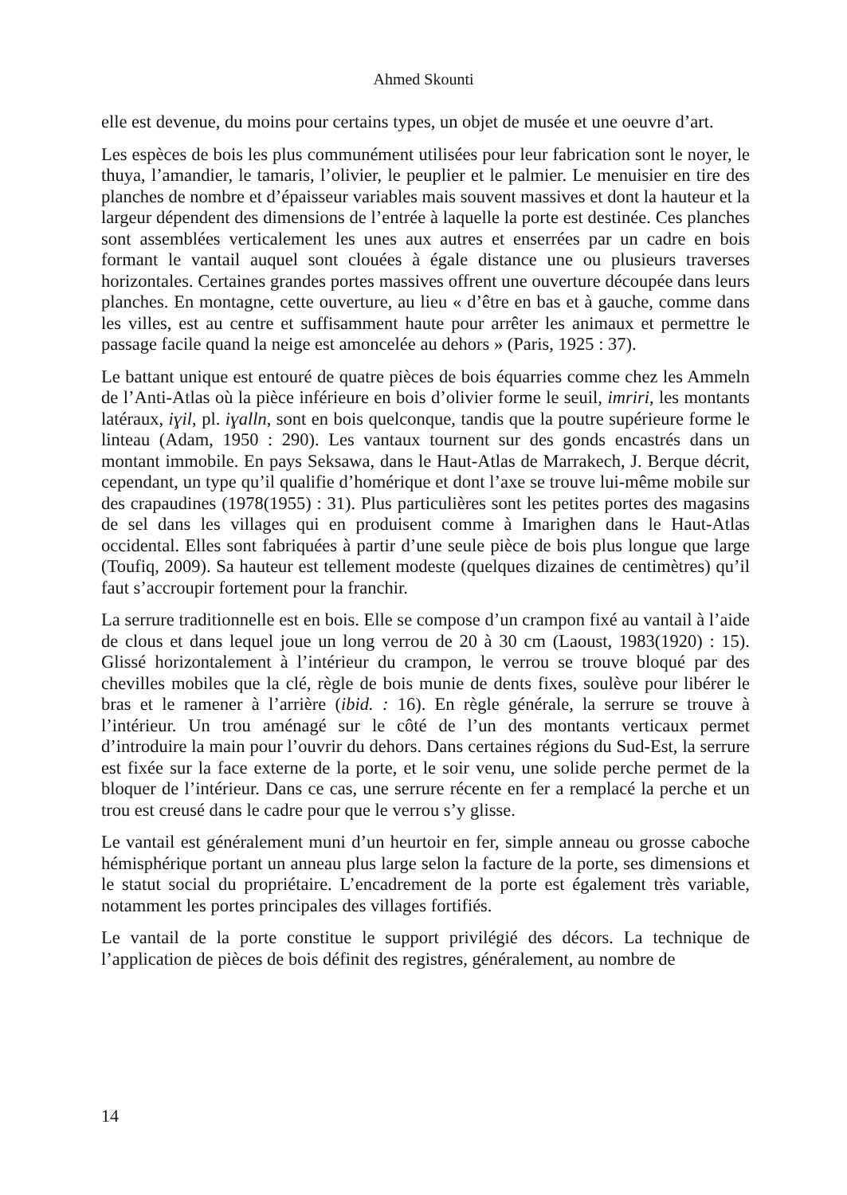Ahmed Skounti
elle est devenue, du moins pour certains types, un objet de musée et une oeuvre d’art.
Les espèces de bois les plus communément utilisées pour leur fabrication sont le noyer, le thuya, l’amandier, le tamaris, l’olivier, le peuplier et le palmier. Le menuisier en tire des planches de nombre et d’épaisseur variables mais souvent massives et dont la hauteur et la largeur dépendent des dimensions de l’entrée à laquelle la porte est destinée. Ces planches sont assemblées verticalement les unes aux autres et enserrées par un cadre en bois formant le vantail auquel sont clouées à égale distance une ou plusieurs traverses horizontales. Certaines grandes portes massives offrent une ouverture découpée dans leurs planches. En montagne, cette ouverture, au lieu « d’être en bas et à gauche, comme dans les villes, est au centre et suffisamment haute pour arrêter les animaux et permettre le passage facile quand la neige est amoncelée au dehors » (Paris, 1925 : 37).
Le battant unique est entouré de quatre pièces de bois équarries comme chez les Ammeln de l’Anti-Atlas où la pièce inférieure en bois d’olivier forme le seuil, imriri, les montants latéraux, iɣil, pl. iɣalln, sont en bois quelconque, tandis que la poutre supérieure forme le linteau (Adam, 1950 : 290). Les vantaux tournent sur des gonds encastrés dans un montant immobile. En pays Seksawa, dans le Haut-Atlas de Marrakech, J. Berque décrit, cependant, un type qu’il qualifie d’homérique et dont l’axe se trouve lui-même mobile sur des crapaudines (1978(1955) : 31). Plus particulières sont les petites portes des magasins de sel dans les villages qui en produisent comme à Imarighen dans le Haut-Atlas occidental. Elles sont fabriquées à partir d’une seule pièce de bois plus longue que large (Toufiq, 2009). Sa hauteur est tellement modeste (quelques dizaines de centimètres) qu’il faut s’accroupir fortement pour la franchir.
La serrure traditionnelle est en bois. Elle se compose d’un crampon fixé au vantail à l’aide de clous et dans lequel joue un long verrou de 20 à 30 cm (Laoust, 1983(1920) : 15). Glissé horizontalement à l’intérieur du crampon, le verrou se trouve bloqué par des chevilles mobiles que la clé, règle de bois munie de dents fixes, soulève pour libérer le bras et le ramener à l’arrière (ibid. : 16). En règle générale, la serrure se trouve à l’intérieur. Un trou aménagé sur le côté de l’un des montants verticaux permet d’introduire la main pour l’ouvrir du dehors. Dans certaines régions du Sud-Est, la serrure est fixée sur la face externe de la porte, et le soir venu, une solide perche permet de la bloquer de l’intérieur. Dans ce cas, une serrure récente en fer a remplacé la perche et un trou est creusé dans le cadre pour que le verrou s’y glisse.
Le vantail est généralement muni d’un heurtoir en fer, simple anneau ou grosse caboche hémisphérique portant un anneau plus large selon la facture de la porte, ses dimensions et le statut social du propriétaire. L’encadrement de la porte est également très variable, notamment les portes principales des villages fortifiés.
Le vantail de la porte constitue le support privilégié des décors. La technique de l’application de pièces de bois définit des registres, généralement, au nombre de
14